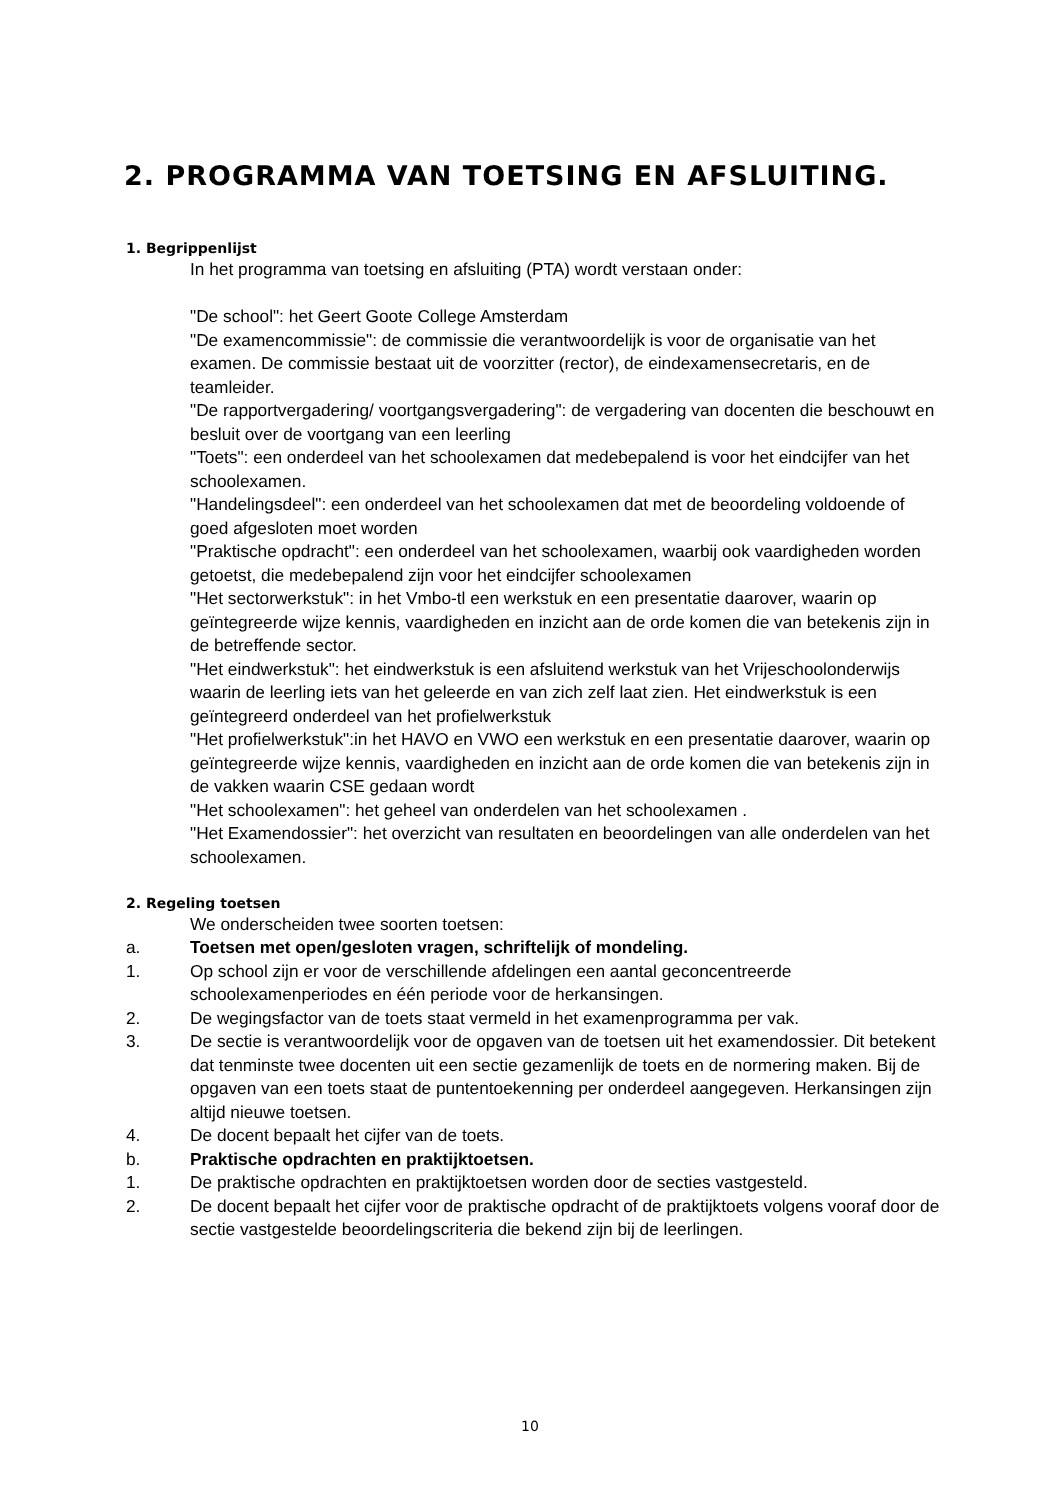2. PROGRAMMA VAN TOETSING EN AFSLUITING.
1. Begrippenlijst
In het programma van toetsing en afsluiting (PTA) wordt verstaan onder:
"De school": het Geert Goote College Amsterdam
"De examencommissie": de commissie die verantwoordelijk is voor de organisatie van het examen. De commissie bestaat uit de voorzitter (rector), de eindexamensecretaris, en de teamleider.
"De rapportvergadering/ voortgangsvergadering": de vergadering van docenten die beschouwt en besluit over de voortgang van een leerling
"Toets": een onderdeel van het schoolexamen dat medebepalend is voor het eindcijfer van het schoolexamen.
"Handelingsdeel": een onderdeel van het schoolexamen dat met de beoordeling voldoende of goed afgesloten moet worden
"Praktische opdracht": een onderdeel van het schoolexamen, waarbij ook vaardigheden worden getoetst, die medebepalend zijn voor het eindcijfer schoolexamen
"Het sectorwerkstuk": in het Vmbo-tl een werkstuk en een presentatie daarover, waarin op geïntegreerde wijze kennis, vaardigheden en inzicht aan de orde komen die van betekenis zijn in de betreffende sector.
"Het eindwerkstuk": het eindwerkstuk is een afsluitend werkstuk van het Vrijeschoolonderwijs waarin de leerling iets van het geleerde en van zich zelf laat zien. Het eindwerkstuk is een geïntegreerd onderdeel van het profielwerkstuk
"Het profielwerkstuk":in het HAVO en VWO een werkstuk en een presentatie daarover, waarin op geïntegreerde wijze kennis, vaardigheden en inzicht aan de orde komen die van betekenis zijn in de vakken waarin CSE gedaan wordt
"Het schoolexamen": het geheel van onderdelen van het schoolexamen .
"Het Examendossier": het overzicht van resultaten en beoordelingen van alle onderdelen van het schoolexamen.
2. Regeling toetsen
We onderscheiden twee soorten toetsen:
a. Toetsen met open/gesloten vragen, schriftelijk of mondeling.
1. Op school zijn er voor de verschillende afdelingen een aantal geconcentreerde schoolexamenperiodes en één periode voor de herkansingen.
2. De wegingsfactor van de toets staat vermeld in het examenprogramma per vak.
3. De sectie is verantwoordelijk voor de opgaven van de toetsen uit het examendossier. Dit betekent dat tenminste twee docenten uit een sectie gezamenlijk de toets en de normering maken. Bij de opgaven van een toets staat de puntentoekenning per onderdeel aangegeven. Herkansingen zijn altijd nieuwe toetsen.
4. De docent bepaalt het cijfer van de toets.
b. Praktische opdrachten en praktijktoetsen.
1. De praktische opdrachten en praktijktoetsen worden door de secties vastgesteld.
2. De docent bepaalt het cijfer voor de praktische opdracht of de praktijktoets volgens vooraf door de sectie vastgestelde beoordelingscriteria die bekend zijn bij de leerlingen.
10